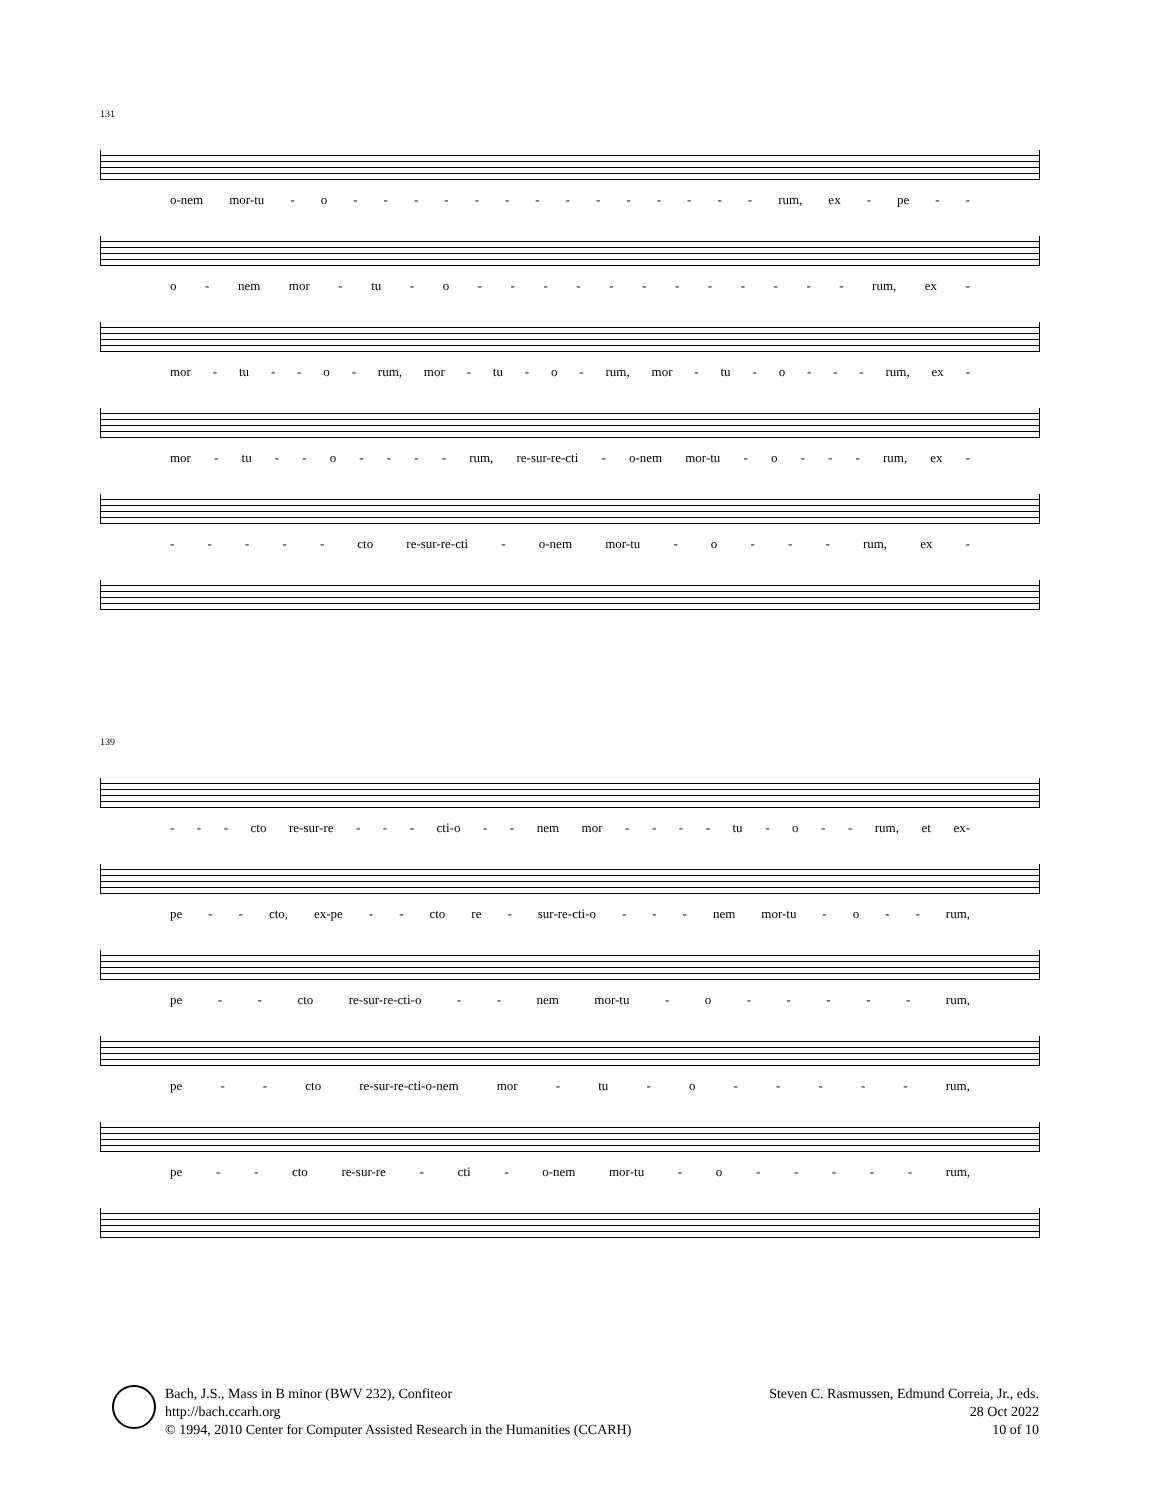131
o-nem mor-tu - o - - - - - - - - - - - - - - rum, ex - pe - -
o - nem mor - tu - o - - - - - - - - - - - - rum, ex -
mor - tu - - o - rum, mor - tu - o - rum, mor - tu - o - - - rum, ex -
mor - tu - - o - - - - rum, re-sur-re-cti - o-nem mor-tu - o - - - rum, ex -
- - - - - cto re-sur-re-cti - o-nem mor-tu - o - - - rum, ex -
139
- - - cto re-sur-re - - - cti-o - - nem mor - - - - tu - o - - rum, et ex-
pe - - cto, ex-pe - - cto re - sur-re-cti-o - - - nem mor-tu - o - - rum,
pe - - cto re-sur-re-cti-o - - nem mor-tu - o - - - - - rum,
pe - - cto re-sur-re-cti-o-nem mor - tu - o - - - - - rum,
pe - - cto re-sur-re - cti - o-nem mor-tu - o - - - - - rum,
Bach, J.S., Mass in B minor (BWV 232), Confiteor
http://bach.ccarh.org
© 1994, 2010 Center for Computer Assisted Research in the Humanities (CCARH)
Steven C. Rasmussen, Edmund Correia, Jr., eds.
28 Oct 2022
10 of 10